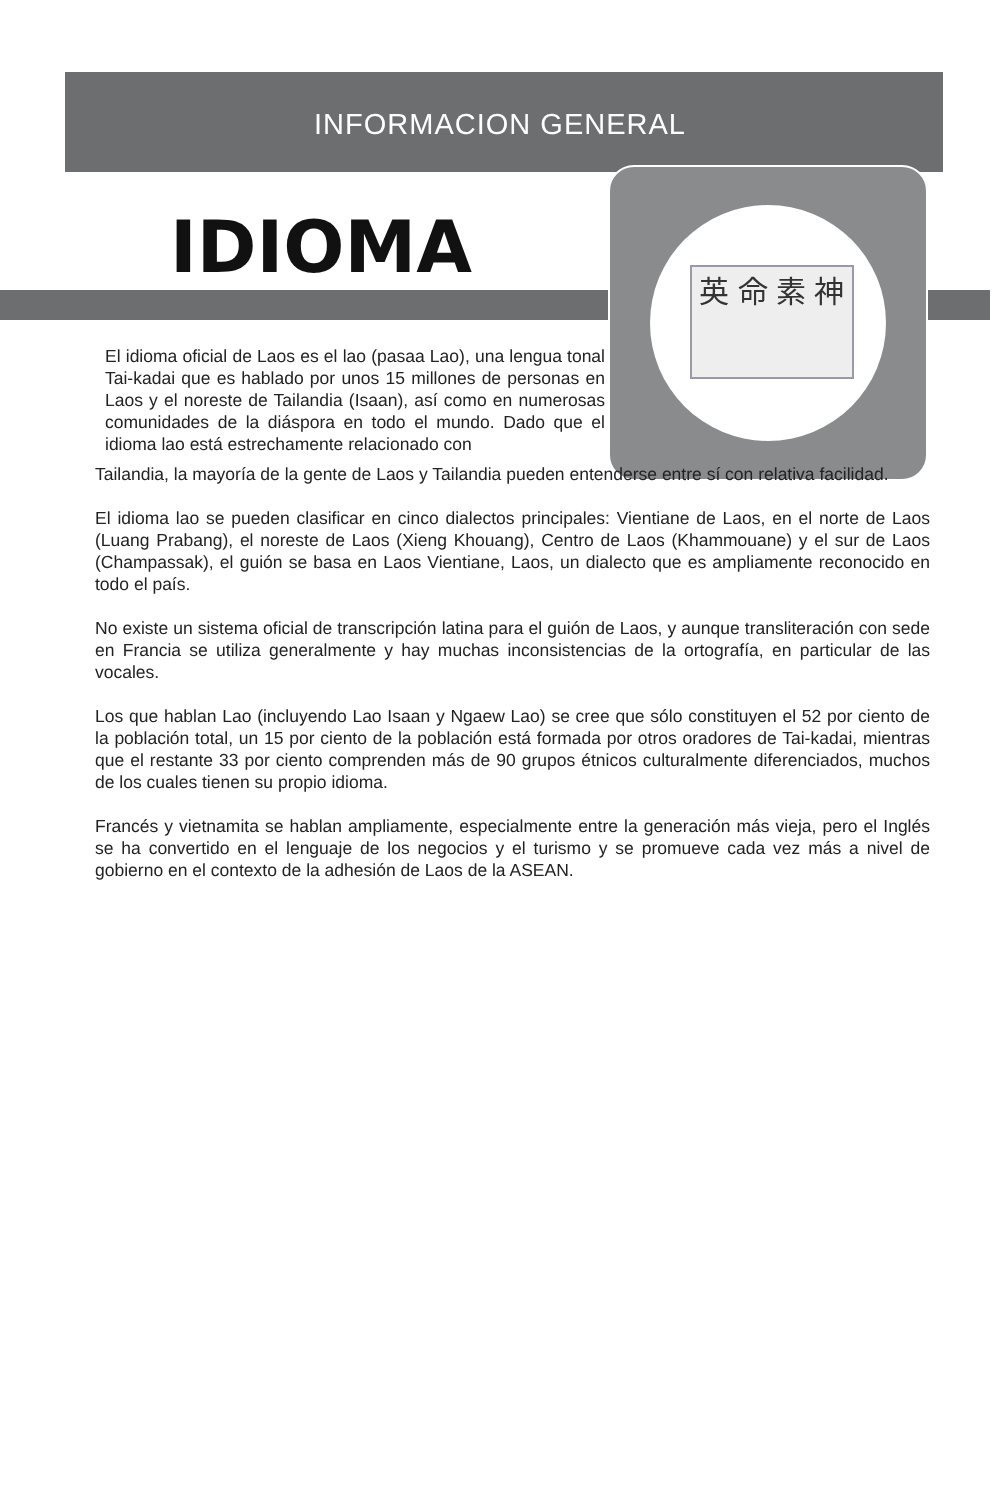英 命 素 神
INFORMACION GENERAL
IDIOMA
El idioma oficial de Laos es el lao (pasaa Lao), una lengua tonal Tai-kadai que es hablado por unos 15 millones de personas en Laos y el noreste de Tailandia (Isaan), así como en numerosas comunidades de la diáspora en todo el mundo. Dado que el idioma lao está estrechamente relacionado con
Tailandia, la mayoría de la gente de Laos y Tailandia pueden entenderse entre sí con relativa facilidad.
El idioma lao se pueden clasificar en cinco dialectos principales: Vientiane de Laos, en el norte de Laos (Luang Prabang), el noreste de Laos (Xieng Khouang), Centro de Laos (Khammouane) y el sur de Laos (Champassak), el guión se basa en Laos Vientiane, Laos, un dialecto que es ampliamente reconocido en todo el país.
No existe un sistema oficial de transcripción latina para el guión de Laos, y aunque transliteración con sede en Francia se utiliza generalmente y hay muchas inconsistencias de la ortografía, en particular de las vocales.
Los que hablan Lao (incluyendo Lao Isaan y Ngaew Lao) se cree que sólo constituyen el 52 por ciento de la población total, un 15 por ciento de la población está formada por otros oradores de Tai-kadai, mientras que el restante 33 por ciento comprenden más de 90 grupos étnicos culturalmente diferenciados, muchos de los cuales tienen su propio idioma.
Francés y vietnamita se hablan ampliamente, especialmente entre la generación más vieja, pero el Inglés se ha convertido en el lenguaje de los negocios y el turismo y se promueve cada vez más a nivel de gobierno en el contexto de la adhesión de Laos de la ASEAN.